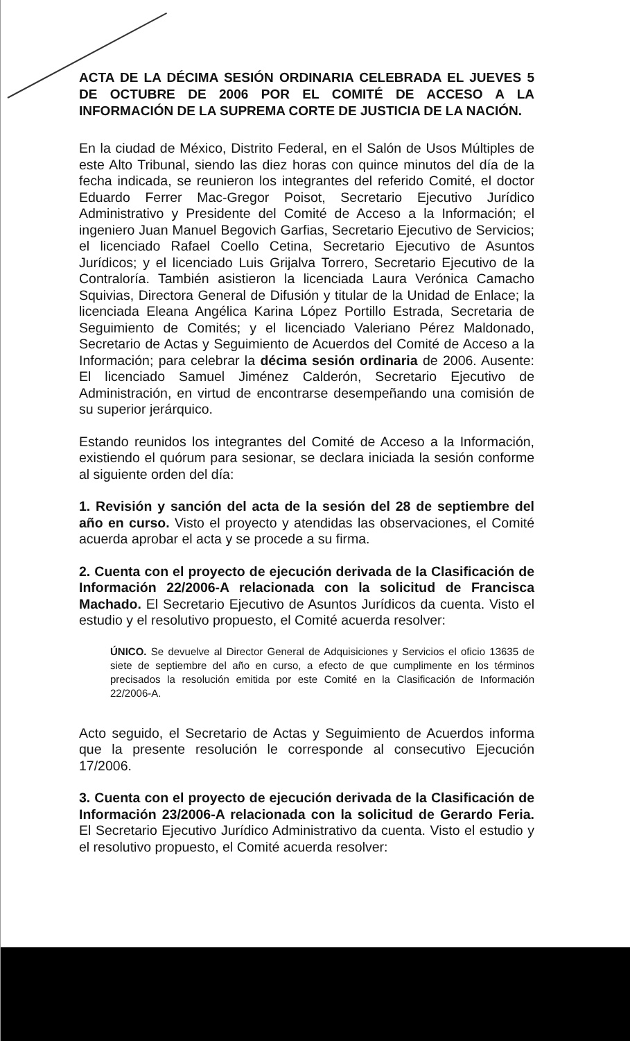ACTA DE LA DÉCIMA SESIÓN ORDINARIA CELEBRADA EL JUEVES 5 DE OCTUBRE DE 2006 POR EL COMITÉ DE ACCESO A LA INFORMACIÓN DE LA SUPREMA CORTE DE JUSTICIA DE LA NACIÓN.
En la ciudad de México, Distrito Federal, en el Salón de Usos Múltiples de este Alto Tribunal, siendo las diez horas con quince minutos del día de la fecha indicada, se reunieron los integrantes del referido Comité, el doctor Eduardo Ferrer Mac-Gregor Poisot, Secretario Ejecutivo Jurídico Administrativo y Presidente del Comité de Acceso a la Información; el ingeniero Juan Manuel Begovich Garfias, Secretario Ejecutivo de Servicios; el licenciado Rafael Coello Cetina, Secretario Ejecutivo de Asuntos Jurídicos; y el licenciado Luis Grijalva Torrero, Secretario Ejecutivo de la Contraloría. También asistieron la licenciada Laura Verónica Camacho Squivias, Directora General de Difusión y titular de la Unidad de Enlace; la licenciada Eleana Angélica Karina López Portillo Estrada, Secretaria de Seguimiento de Comités; y el licenciado Valeriano Pérez Maldonado, Secretario de Actas y Seguimiento de Acuerdos del Comité de Acceso a la Información; para celebrar la décima sesión ordinaria de 2006. Ausente: El licenciado Samuel Jiménez Calderón, Secretario Ejecutivo de Administración, en virtud de encontrarse desempeñando una comisión de su superior jerárquico.
Estando reunidos los integrantes del Comité de Acceso a la Información, existiendo el quórum para sesionar, se declara iniciada la sesión conforme al siguiente orden del día:
1. Revisión y sanción del acta de la sesión del 28 de septiembre del año en curso. Visto el proyecto y atendidas las observaciones, el Comité acuerda aprobar el acta y se procede a su firma.
2. Cuenta con el proyecto de ejecución derivada de la Clasificación de Información 22/2006-A relacionada con la solicitud de Francisca Machado. El Secretario Ejecutivo de Asuntos Jurídicos da cuenta. Visto el estudio y el resolutivo propuesto, el Comité acuerda resolver:
ÚNICO. Se devuelve al Director General de Adquisiciones y Servicios el oficio 13635 de siete de septiembre del año en curso, a efecto de que cumplimente en los términos precisados la resolución emitida por este Comité en la Clasificación de Información 22/2006-A.
Acto seguido, el Secretario de Actas y Seguimiento de Acuerdos informa que la presente resolución le corresponde al consecutivo Ejecución 17/2006.
3. Cuenta con el proyecto de ejecución derivada de la Clasificación de Información 23/2006-A relacionada con la solicitud de Gerardo Feria. El Secretario Ejecutivo Jurídico Administrativo da cuenta. Visto el estudio y el resolutivo propuesto, el Comité acuerda resolver: